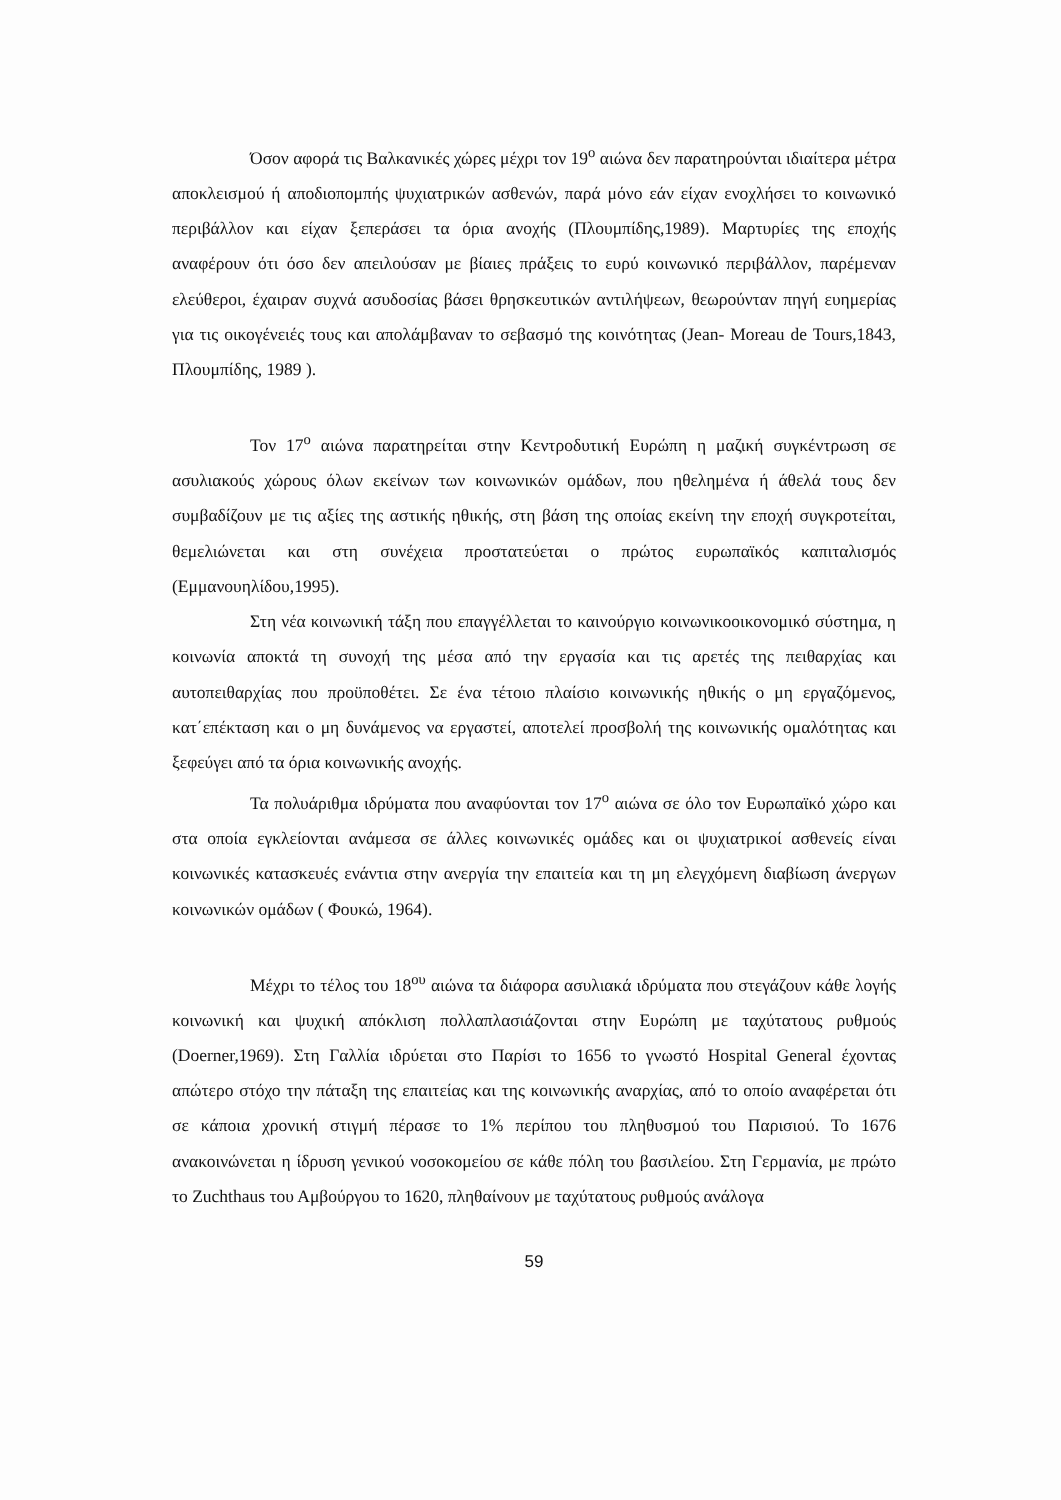Όσον αφορά τις Βαλκανικές χώρες μέχρι τον 19<sup>ο</sup> αιώνα δεν παρατηρούνται ιδιαίτερα μέτρα αποκλεισμού ή αποδιοπομπής ψυχιατρικών ασθενών, παρά μόνο εάν είχαν ενοχλήσει το κοινωνικό περιβάλλον και είχαν ξεπεράσει τα όρια ανοχής (Πλουμπίδης,1989). Μαρτυρίες της εποχής αναφέρουν ότι όσο δεν απειλούσαν με βίαιες πράξεις το ευρύ κοινωνικό περιβάλλον, παρέμεναν ελεύθεροι, έχαιραν συχνά ασυδοσίας βάσει θρησκευτικών αντιλήψεων, θεωρούνταν πηγή ευημερίας για τις οικογένειές τους και απολάμβαναν το σεβασμό της κοινότητας (Jean- Moreau de Tours,1843, Πλουμπίδης, 1989 ).
Τον 17<sup>ο</sup> αιώνα παρατηρείται στην Κεντροδυτική Ευρώπη η μαζική συγκέντρωση σε ασυλιακούς χώρους όλων εκείνων των κοινωνικών ομάδων, που ηθελημένα ή άθελά τους δεν συμβαδίζουν με τις αξίες της αστικής ηθικής, στη βάση της οποίας εκείνη την εποχή συγκροτείται, θεμελιώνεται και στη συνέχεια προστατεύεται ο πρώτος ευρωπαϊκός καπιταλισμός (Εμμανουηλίδου,1995).
Στη νέα κοινωνική τάξη που επαγγέλλεται το καινούργιο κοινωνικοοικονομικό σύστημα, η κοινωνία αποκτά τη συνοχή της μέσα από την εργασία και τις αρετές της πειθαρχίας και αυτοπειθαρχίας που προϋποθέτει. Σε ένα τέτοιο πλαίσιο κοινωνικής ηθικής ο μη εργαζόμενος, κατ΄επέκταση και ο μη δυνάμενος να εργαστεί, αποτελεί προσβολή της κοινωνικής ομαλότητας και ξεφεύγει από τα όρια κοινωνικής ανοχής.
Τα πολυάριθμα ιδρύματα που αναφύονται τον 17<sup>ο</sup> αιώνα σε όλο τον Ευρωπαϊκό χώρο και στα οποία εγκλείονται ανάμεσα σε άλλες κοινωνικές ομάδες και οι ψυχιατρικοί ασθενείς είναι κοινωνικές κατασκευές ενάντια στην ανεργία την επαιτεία και τη μη ελεγχόμενη διαβίωση άνεργων κοινωνικών ομάδων ( Φουκώ, 1964).
Μέχρι το τέλος του 18<sup>ου</sup> αιώνα τα διάφορα ασυλιακά ιδρύματα που στεγάζουν κάθε λογής κοινωνική και ψυχική απόκλιση πολλαπλασιάζονται στην Ευρώπη με ταχύτατους ρυθμούς (Doerner,1969). Στη Γαλλία ιδρύεται στο Παρίσι το 1656 το γνωστό Hospital General έχοντας απώτερο στόχο την πάταξη της επαιτείας και της κοινωνικής αναρχίας, από το οποίο αναφέρεται ότι σε κάποια χρονική στιγμή πέρασε το 1% περίπου του πληθυσμού του Παρισιού. Το 1676 ανακοινώνεται η ίδρυση γενικού νοσοκομείου σε κάθε πόλη του βασιλείου. Στη Γερμανία, με πρώτο το Zuchthaus του Αμβούργου το 1620, πληθαίνουν με ταχύτατους ρυθμούς ανάλογα
59